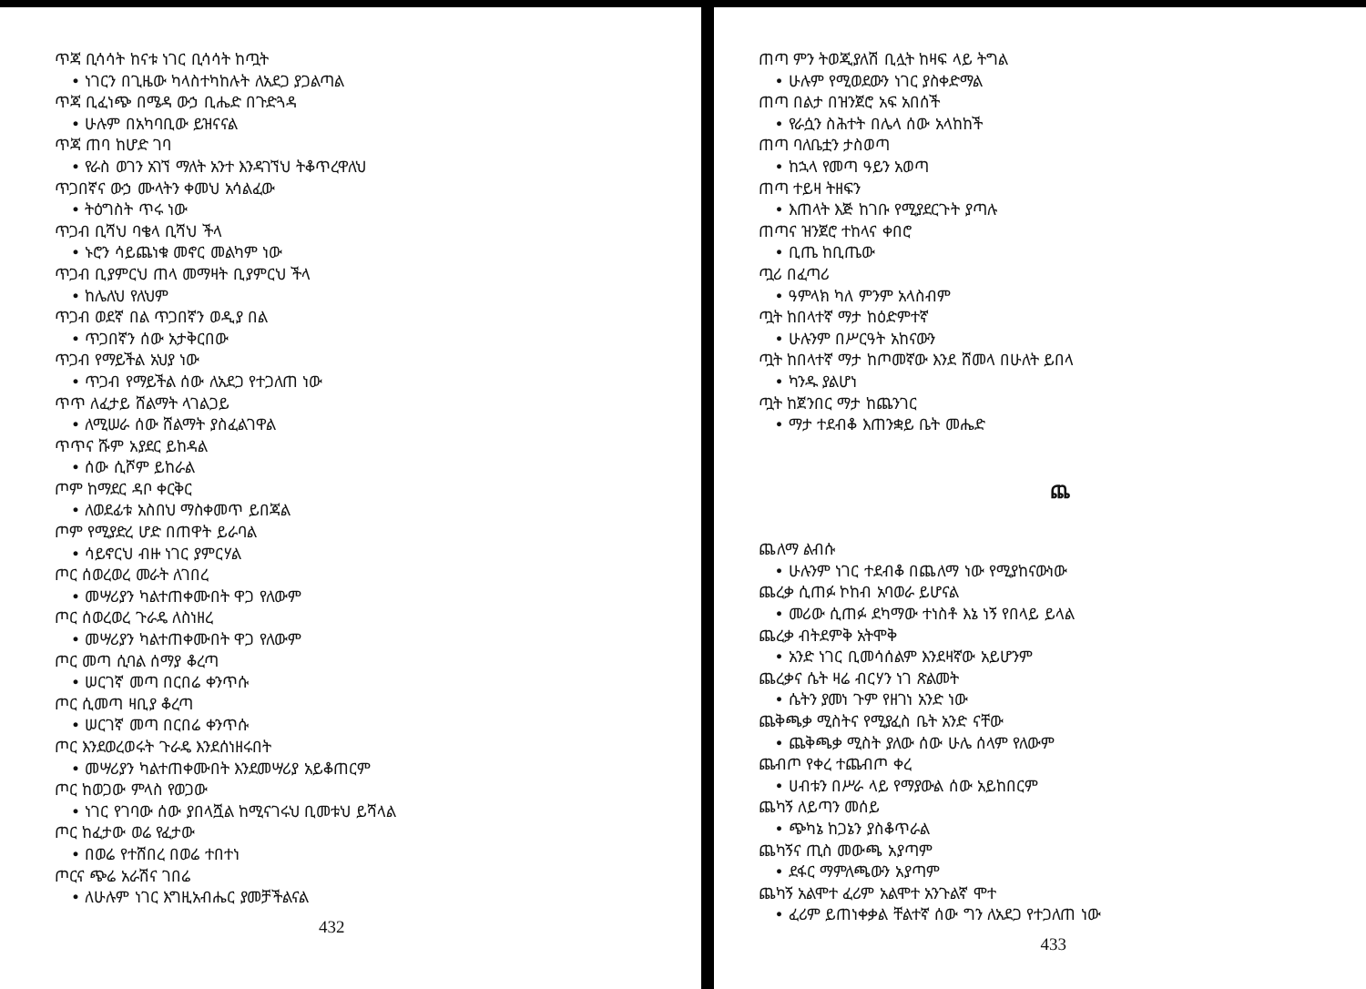ጥጃ ቢሳሳት ከናቱ ነገር ቢሳሳት ከጧት
• ነገርን በጊዜው ካላስተካከሉት ለአደጋ ያጋልጣል
ጥጃ ቢፈነጭ በሜዳ ውኃ ቢሔድ በጉድጓዳ
• ሁሉም በአካባቢው ይዝናናል
ጥጃ ጠባ ከሆድ ገባ
• የራስ ወገን አገኘ ማለት አንተ እንዳገኘህ ትቆጥረዋለህ
ጥጋበኛና ውኃ ሙላትን ቀመህ አሳልፈው
• ትዕግስት ጥሩ ነው
ጥጋብ ቢሻህ ባቄላ ቢሻህ ችላ
• ኑሮን ሳይጨነቁ መኖር መልካም ነው
ጥጋብ ቢያምርህ ጠላ መማዛት ቢያምርህ ችላ
• ከሌለህ የለህም
ጥጋብ ወደኛ በል ጥጋበኛን ወዲያ በል
• ጥጋበኛን ሰው አታቅርበው
ጥጋብ የማይችል አህያ ነው
• ጥጋብ የማይችል ሰው ለአደጋ የተጋለጠ ነው
ጥጥ ለፈታይ ሸልማት ላገልጋይ
• ለሚሠራ ሰው ሸልማት ያስፈልገዋል
ጥጥና ሹም አያደር ይከዳል
• ሰው ሲሾም ይከራል
ጦም ከማደር ዳቦ ቀርቅር
• ለወደፊቱ አስበህ ማስቀመጥ ይበጃል
ጦም የሚያድረ ሆድ በጠዋት ይራባል
• ሳይኖርህ ብዙ ነገር ያምርሃል
ጦር ሰወረወረ መራት ለገበረ
• መሣሪያን ካልተጠቀሙበት ዋጋ የለውም
ጦር ሰወረወረ ጉራዴ ለስነዘረ
• መሣሪያን ካልተጠቀሙበት ዋጋ የለውም
ጦር መጣ ሲባል ሰማያ ቆረጣ
• ሠርገኛ መጣ በርበሬ ቀንጥሱ
ጦር ሲመጣ ዛቢያ ቆረጣ
• ሠርገኛ መጣ በርበሬ ቀንጥሱ
ጦር እንደወረወሩት ጉራዴ እንደሰነዘሩበት
• መሣሪያን ካልተጠቀሙበት እንደመሣሪያ አይቆጠርም
ጦር ከወጋው ምላስ የወጋው
• ነገር የገባው ሰው ያበላሿል ከሚናገሩህ ቢመቱህ ይሻላል
ጦር ከፈታው ወሬ የፈታው
• በወሬ የተሸበረ በወሬ ተበተነ
ጦርና ጭሬ አራሽና ገበሬ
• ለሁሉም ነገር እግዚአብሔር ያመቻችልናል
432
ጠጣ ምን ትወጂያለሽ ቢሏት ከዛፍ ላይ ትግል
• ሁሉም የሚወደውን ነገር ያስቀድማል
ጠጣ በልታ በዝንጀሮ አፍ አበሰች
• የራሷን ስሕተት በሌላ ሰው አላከከች
ጠጣ ባለቤቷን ታስወጣ
• ከኋላ የመጣ ዓይን አወጣ
ጠጣ ተይዛ ትዘፍን
• እጠላት እጅ ከገቡ የሚያደርጉት ያጣሉ
ጠጣና ዝንጀሮ ተከላና ቀበሮ
• ቢጤ ከቢጤው
ጧሪ በፈጣሪ
• ዓምላክ ካለ ምንም አላስብም
ጧት ከበላተኛ ማታ ከዕድምተኛ
• ሁሉንም በሥርዓት አከናውን
ጧት ከበላተኛ ማታ ከጦመኛው እንደ ሸመላ በሁለት ይበላ
• ካንዱ ያልሆነ
ጧት ከጀንበር ማታ ከጨንገር
• ማታ ተደብቆ እጠንቋይ ቤት መሔድ
ጨ
ጨለማ ልብሱ
• ሁሉንም ነገር ተደብቆ በጨለማ ነው የሚያከናውነው
ጨረቃ ሲጠፉ ኮከብ አባወራ ይሆናል
• መሪው ሲጠፉ ደካማው ተነስቶ እኔ ነኝ የበላይ ይላል
ጨረቃ ብትደምቅ አትሞቅ
• አንድ ነገር ቢመሳሰልም እንደዛኛው አይሆንም
ጨረቃና ሴት ዛሬ ብርሃን ነገ ጽልመት
• ሴትን ያመነ ጉም የዘገነ አንድ ነው
ጨቅጫቃ ሚስትና የሚያፈስ ቤት አንድ ናቸው
• ጨቅጫቃ ሚስት ያለው ሰው ሁሌ ሰላም የለውም
ጨብጦ የቀረ ተጨብጦ ቀረ
• ሀብቱን በሥራ ላይ የማያውል ሰው አይከበርም
ጨካኝ ለይጣን መሰይ
• ጭካኔ ከጋኔን ያስቆጥራል
ጨካኝና ጢስ መውጫ አያጣም
• ደፋር ማምለጫውን አያጣም
ጨካኝ አልሞተ ፈሪም አልሞተ አንጉልኛ ሞተ
• ፈሪም ይጠነቀቃል ቸልተኛ ሰው ግን ለአደጋ የተጋለጠ ነው
433